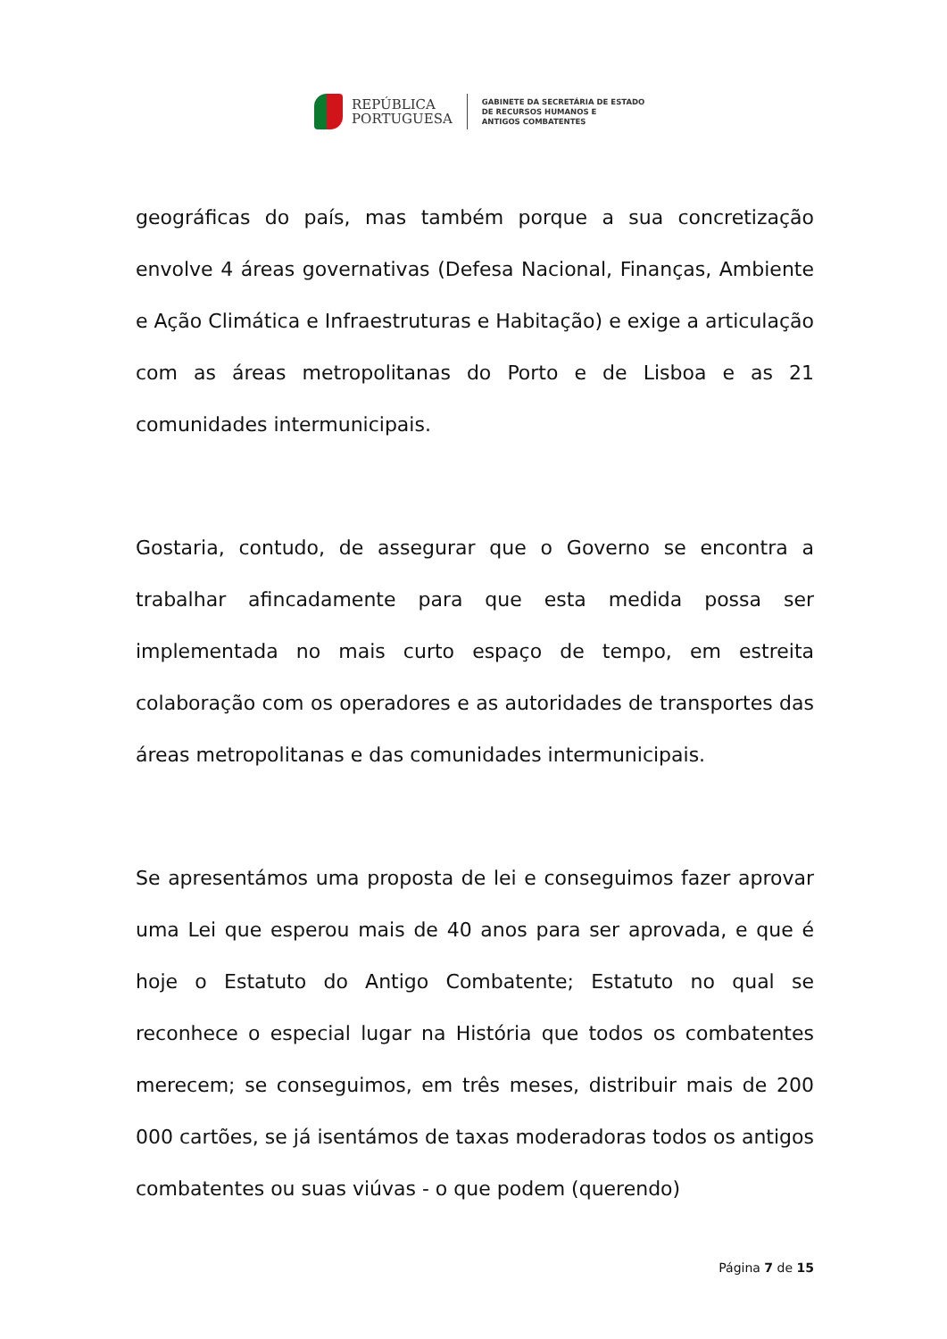REPÚBLICA
PORTUGUESA
GABINETE DA SECRETÁRIA DE ESTADO
DE RECURSOS HUMANOS E
ANTIGOS COMBATENTES
geográficas do país, mas também porque a sua concretização envolve 4 áreas governativas (Defesa Nacional, Finanças, Ambiente e Ação Climática e Infraestruturas e Habitação) e exige a articulação com as áreas metropolitanas do Porto e de Lisboa e as 21 comunidades intermunicipais.
Gostaria, contudo, de assegurar que o Governo se encontra a trabalhar afincadamente para que esta medida possa ser implementada no mais curto espaço de tempo, em estreita colaboração com os operadores e as autoridades de transportes das áreas metropolitanas e das comunidades intermunicipais.
Se apresentámos uma proposta de lei e conseguimos fazer aprovar uma Lei que esperou mais de 40 anos para ser aprovada, e que é hoje o Estatuto do Antigo Combatente; Estatuto no qual se reconhece o especial lugar na História que todos os combatentes merecem; se conseguimos, em três meses, distribuir mais de 200 000 cartões, se já isentámos de taxas moderadoras todos os antigos combatentes ou suas viúvas - o que podem (querendo)
Página 7 de 15